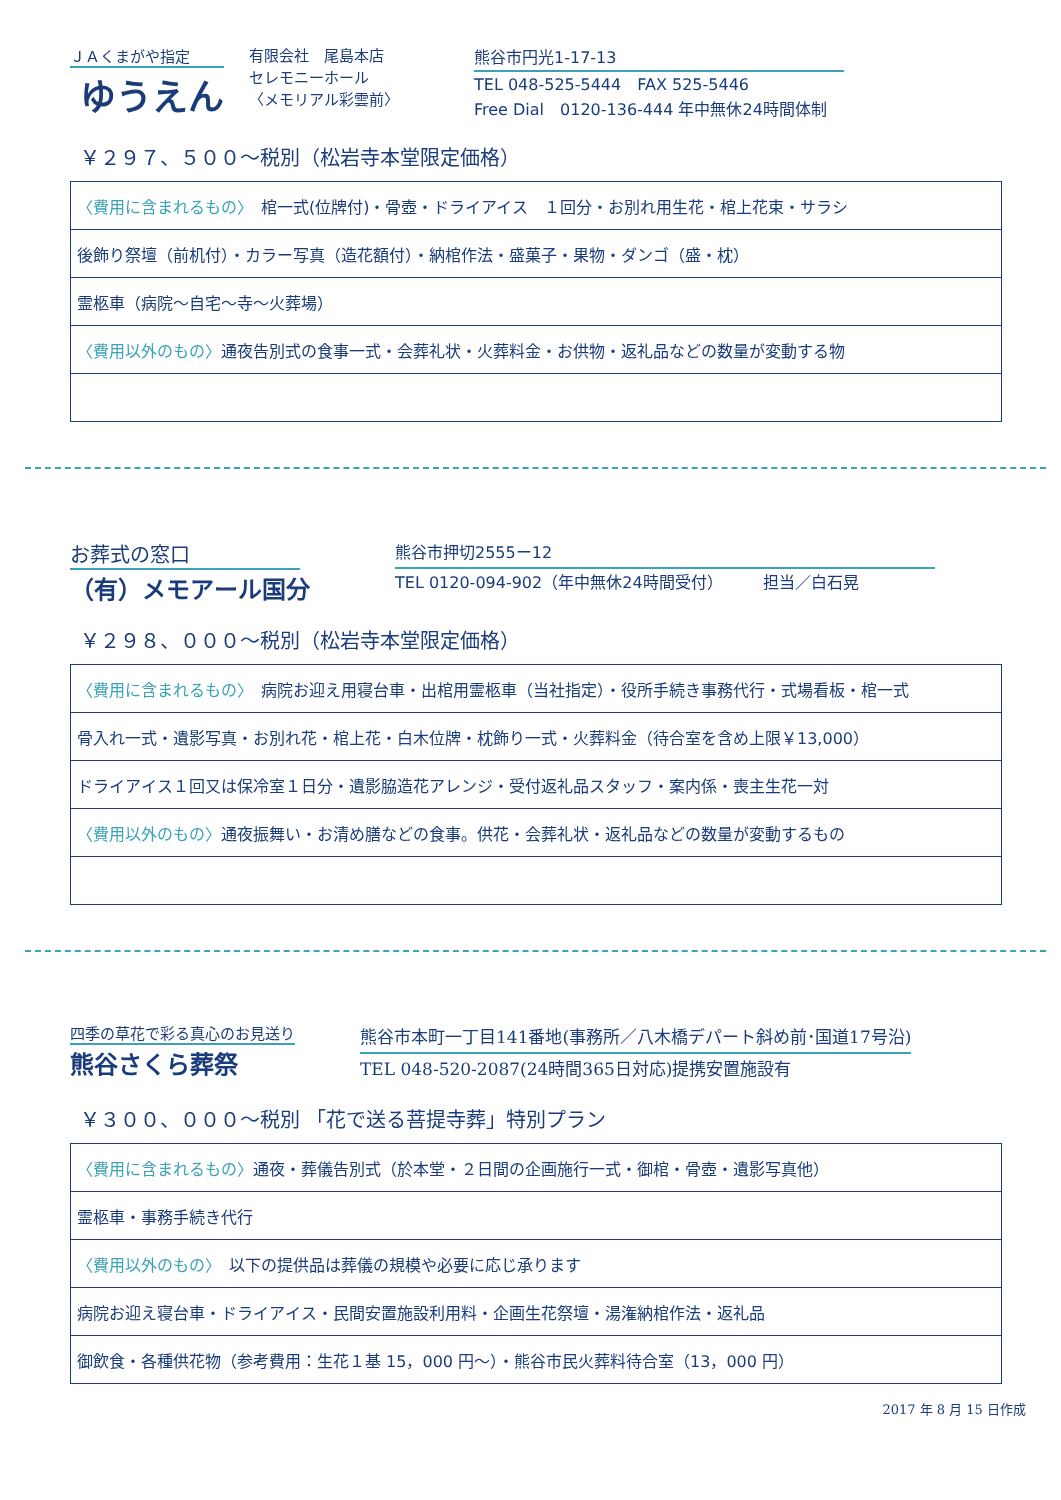ＪＡくまがや指定
ゆうえん
有限会社　尾島本店
セレモニーホール
〈メモリアル彩雲前〉
熊谷市円光1-17-13
TEL 048-525-5444　FAX 525-5446
Free Dial　0120-136-444 年中無休24時間体制
￥２９７、５００～税別（松岩寺本堂限定価格）
| 〈費用に含まれるもの〉 棺一式(位牌付)・骨壺・ドライアイス １回分・お別れ用生花・棺上花束・サラシ |
| 後飾り祭壇（前机付）・カラー写真（造花額付）・納棺作法・盛菓子・果物・ダンゴ（盛・枕） |
| 霊柩車（病院～自宅～寺～火葬場） |
| 〈費用以外のもの〉 通夜告別式の食事一式・会葬礼状・火葬料金・お供物・返礼品などの数量が変動する物 |
お葬式の窓口
（有）メモアール国分
熊谷市押切2555ー12
TEL 0120-094-902（年中無休24時間受付）　　　担当／白石晃
￥２９８、０００～税別（松岩寺本堂限定価格）
| 〈費用に含まれるもの〉 病院お迎え用寝台車・出棺用霊柩車（当社指定）・役所手続き事務代行・式場看板・棺一式 |
| 骨入れ一式・遺影写真・お別れ花・棺上花・白木位牌・枕飾り一式・火葬料金（待合室を含め上限￥13,000） |
| ドライアイス１回又は保冷室１日分・遺影脇造花アレンジ・受付返礼品スタッフ・案内係・喪主生花一対 |
| 〈費用以外のもの〉 通夜振舞い・お清め膳などの食事。供花・会葬礼状・返礼品などの数量が変動するもの |
四季の草花で彩る真心のお見送り
熊谷さくら葬祭
熊谷市本町一丁目141番地(事務所／八木橋デパート斜め前･国道17号沿)
TEL 048-520-2087(24時間365日対応)提携安置施設有
￥３００、０００～税別 「花で送る菩提寺葬」特別プラン
| 〈費用に含まれるもの〉 通夜・葬儀告別式（於本堂・２日間の企画施行一式・御棺・骨壺・遺影写真他） |
| 霊柩車・事務手続き代行 |
| 〈費用以外のもの〉 以下の提供品は葬儀の規模や必要に応じ承ります |
| 病院お迎え寝台車・ドライアイス・民間安置施設利用料・企画生花祭壇・湯潅納棺作法・返礼品 |
| 御飲食・各種供花物（参考費用：生花１基 15，000 円～）・熊谷市民火葬料待合室（13，000 円） |
2017 年 8 月 15 日作成